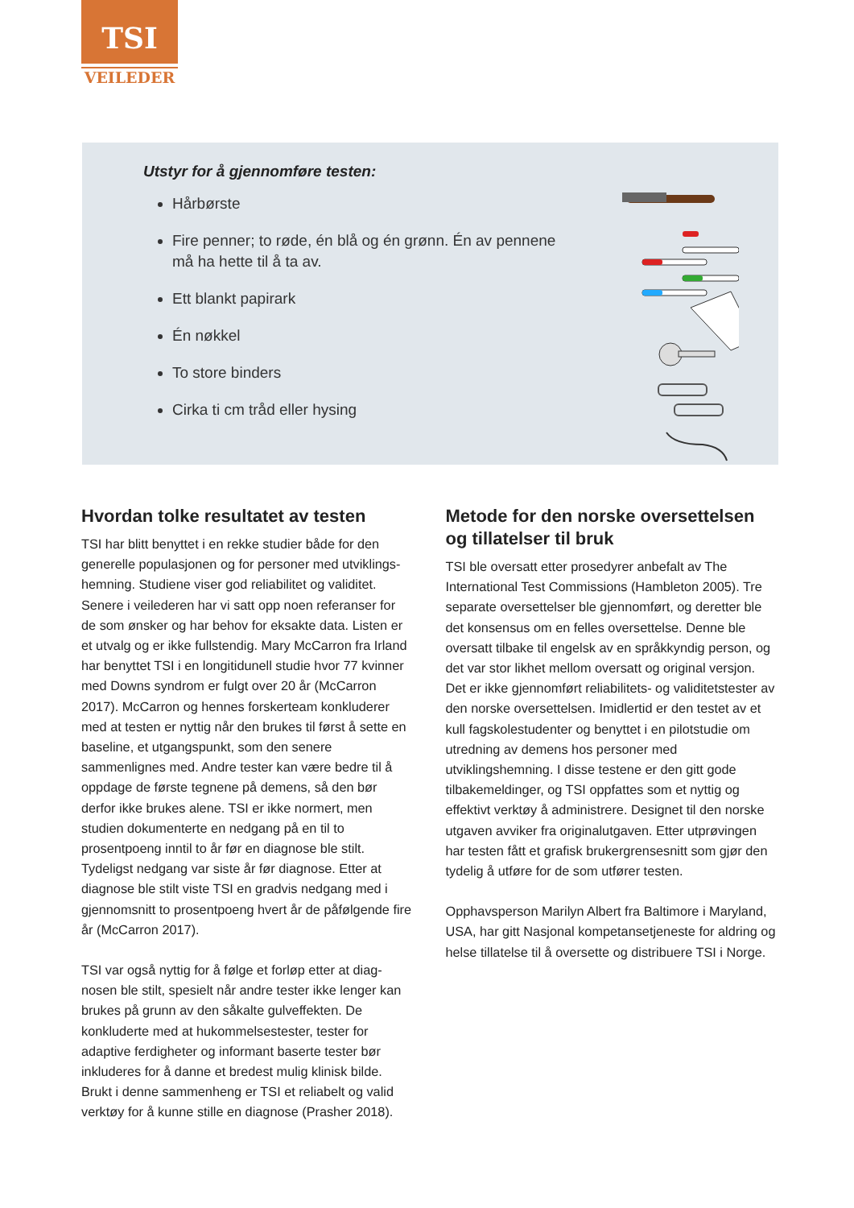TSI
VEILEDER
Utstyr for å gjennomføre testen:
Hårbørste
Fire penner; to røde, én blå og én grønn. Én av pennene må ha hette til å ta av.
Ett blankt papirark
Én nøkkel
To store binders
Cirka ti cm tråd eller hysing
Hvordan tolke resultatet av testen
TSI har blitt benyttet i en rekke studier både for den generelle populasjonen og for personer med utviklings­hemning. Studiene viser god reliabilitet og validitet. Senere i veilederen har vi satt opp noen referanser for de som ønsker og har behov for eksakte data. Listen er et utvalg og er ikke fullstendig. Mary McCarron fra Irland har benyttet TSI i en longitidunell studie hvor 77 kvinner med Downs syndrom er fulgt over 20 år (McCarron 2017). McCarron og hennes forskerteam konkluderer med at testen er nyttig når den brukes til først å sette en baseline, et utgangspunkt, som den senere sammenlignes med. Andre tester kan være bedre til å oppdage de første tegnene på demens, så den bør derfor ikke brukes alene. TSI er ikke normert, men studien dokumenterte en nedgang på en til to prosentpoeng inntil to år før en diagnose ble stilt. Tydeligst nedgang var siste år før diagnose. Etter at diagnose ble stilt viste TSI en gradvis nedgang med i gjennomsnitt to prosentpoeng hvert år de påfølgende fire år (McCarron 2017).
TSI var også nyttig for å følge et forløp etter at diag­nosen ble stilt, spesielt når andre tester ikke lenger kan brukes på grunn av den såkalte gulveffekten. De konkluderte med at hukommelsestester, tester for adaptive ferdigheter og informant baserte tester bør inkluderes for å danne et bredest mulig klinisk bilde. Brukt i denne sammenheng er TSI et reliabelt og valid verktøy for å kunne stille en diagnose (Prasher 2018).
Metode for den norske oversettelsen og tillatelser til bruk
TSI ble oversatt etter prosedyrer anbefalt av The International Test Commissions (Hambleton 2005). Tre separate oversettelser ble gjennomført, og der­etter ble det konsensus om en felles oversettelse. Denne ble oversatt tilbake til engelsk av en språkkyndig person, og det var stor likhet mellom oversatt og original versjon. Det er ikke gjennomført reliabilitets- og validitetstester av den norske oversettelsen. Imidlertid er den testet av et kull fagskolestudenter og benyttet i en pilotstudie om utredning av demens hos personer med utviklingshemning. I disse testene er den gitt gode tilbakemeldinger, og TSI oppfattes som et nyttig og effektivt verktøy å administrere. Designet til den norske utgaven avviker fra original­utgaven. Etter utprøvingen har testen fått et grafisk brukergrensesnitt som gjør den tydelig å utføre for de som utfører testen.
Opphavsperson Marilyn Albert fra Baltimore i Mary­land, USA, har gitt Nasjonal kompetansetjeneste for aldring og helse tillatelse til å oversette og distribuere TSI i Norge.